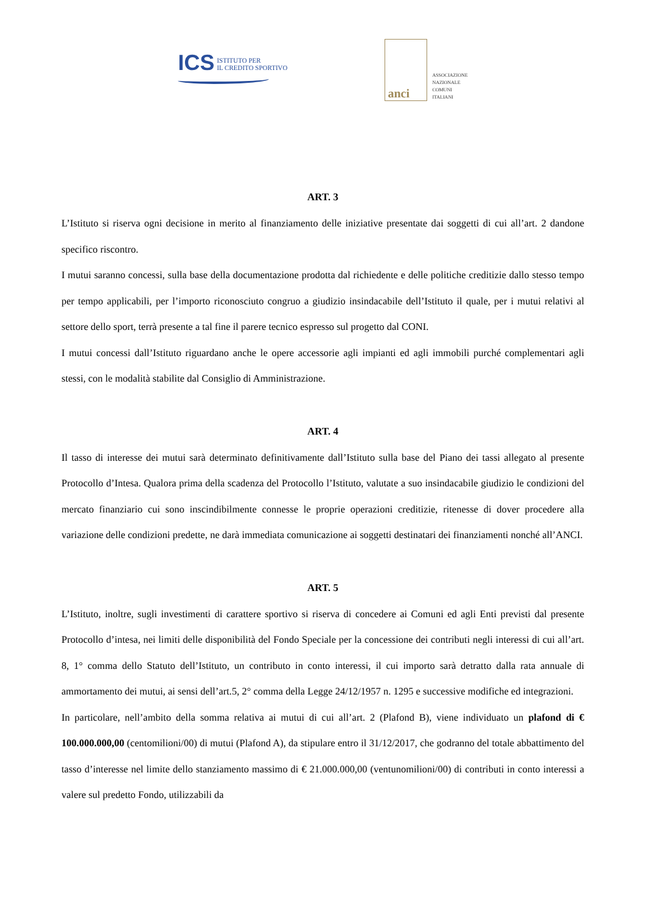ICS
ISTITUTO PER
IL CREDITO SPORTIVO
anci
ASSOCIAZIONE
NAZIONALE
COMUNI
ITALIANI
ART. 3
L’Istituto si riserva ogni decisione in merito al finanziamento delle iniziative presentate dai soggetti di cui all’art. 2 dandone specifico riscontro.
I mutui saranno concessi, sulla base della documentazione prodotta dal richiedente e delle politiche creditizie dallo stesso tempo per tempo applicabili, per l’importo riconosciuto congruo a giudizio insindacabile dell’Istituto il quale, per i mutui relativi al settore dello sport, terrà presente a tal fine il parere tecnico espresso sul progetto dal CONI.
I mutui concessi dall’Istituto riguardano anche le opere accessorie agli impianti ed agli immobili purché complementari agli stessi, con le modalità stabilite dal Consiglio di Amministrazione.
ART. 4
Il tasso di interesse dei mutui sarà determinato definitivamente dall’Istituto sulla base del Piano dei tassi allegato al presente Protocollo d’Intesa. Qualora prima della scadenza del Protocollo l’Istituto, valutate a suo insindacabile giudizio le condizioni del mercato finanziario cui sono inscindibilmente connesse le proprie operazioni creditizie, ritenesse di dover procedere alla variazione delle condizioni predette, ne darà immediata comunicazione ai soggetti destinatari dei finanziamenti nonché all’ANCI.
ART. 5
L’Istituto, inoltre, sugli investimenti di carattere sportivo si riserva di concedere ai Comuni ed agli Enti previsti dal presente Protocollo d’intesa, nei limiti delle disponibilità del Fondo Speciale per la concessione dei contributi negli interessi di cui all’art. 8, 1° comma dello Statuto dell’Istituto, un contributo in conto interessi, il cui importo sarà detratto dalla rata annuale di ammortamento dei mutui, ai sensi dell’art.5, 2° comma della Legge 24/12/1957 n. 1295 e successive modifiche ed integrazioni.
In particolare, nell’ambito della somma relativa ai mutui di cui all’art. 2 (Plafond B), viene individuato un plafond di € 100.000.000,00 (centomilioni/00) di mutui (Plafond A), da stipulare entro il 31/12/2017, che godranno del totale abbattimento del tasso d’interesse nel limite dello stanziamento massimo di € 21.000.000,00 (ventunomilioni/00) di contributi in conto interessi a valere sul predetto Fondo, utilizzabili da